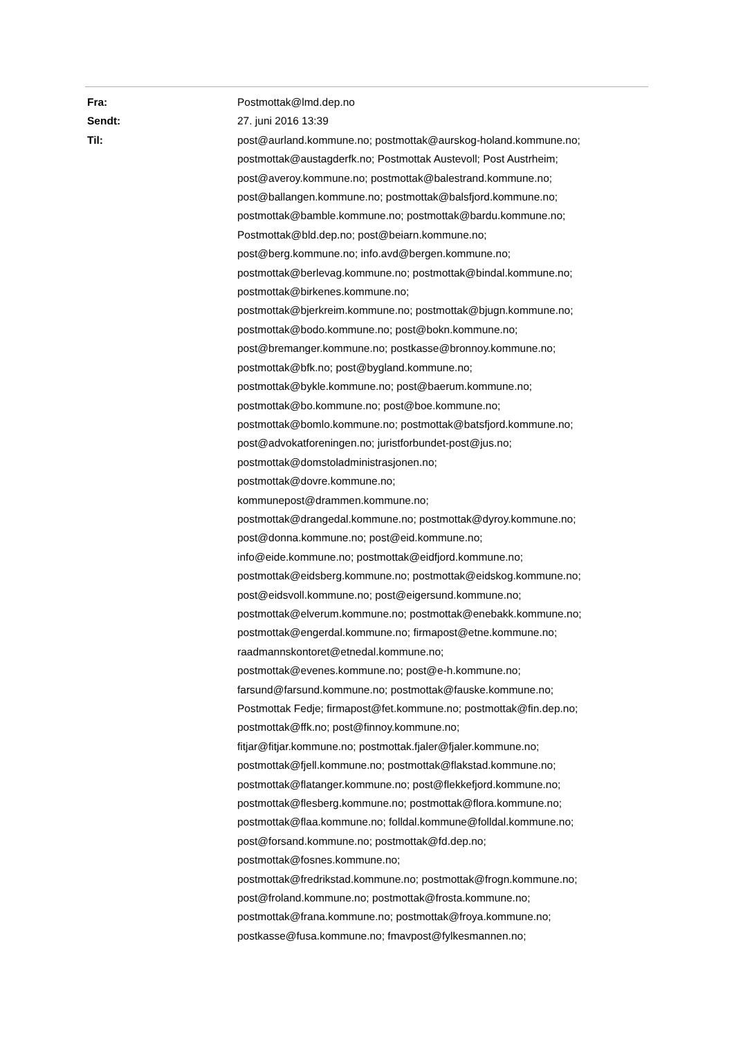| Fra: | Postmottak@lmd.dep.no |
| Sendt: | 27. juni 2016 13:39 |
| Til: | post@aurland.kommune.no; postmottak@aurskog-holand.kommune.no; postmottak@austagderfk.no; Postmottak Austevoll; Post Austrheim; post@averoy.kommune.no; postmottak@balestrand.kommune.no; post@ballangen.kommune.no; postmottak@balsfjord.kommune.no; postmottak@bamble.kommune.no; postmottak@bardu.kommune.no; Postmottak@bld.dep.no; post@beiarn.kommune.no; post@berg.kommune.no; info.avd@bergen.kommune.no; postmottak@berlevag.kommune.no; postmottak@bindal.kommune.no; postmottak@birkenes.kommune.no; postmottak@bjerkreim.kommune.no; postmottak@bjugn.kommune.no; postmottak@bodo.kommune.no; post@bokn.kommune.no; post@bremanger.kommune.no; postkasse@bronnoy.kommune.no; postmottak@bfk.no; post@bygland.kommune.no; postmottak@bykle.kommune.no; post@baerum.kommune.no; postmottak@bo.kommune.no; post@boe.kommune.no; postmottak@bomlo.kommune.no; postmottak@batsfjord.kommune.no; post@advokatforeningen.no; juristforbundet-post@jus.no; postmottak@domstoladministrasjonen.no; postmottak@dovre.kommune.no; kommunepost@drammen.kommune.no; postmottak@drangedal.kommune.no; postmottak@dyroy.kommune.no; post@donna.kommune.no; post@eid.kommune.no; info@eide.kommune.no; postmottak@eidfjord.kommune.no; postmottak@eidsberg.kommune.no; postmottak@eidskog.kommune.no; post@eidsvoll.kommune.no; post@eigersund.kommune.no; postmottak@elverum.kommune.no; postmottak@enebakk.kommune.no; postmottak@engerdal.kommune.no; firmapost@etne.kommune.no; raadmannskontoret@etnedal.kommune.no; postmottak@evenes.kommune.no; post@e-h.kommune.no; farsund@farsund.kommune.no; postmottak@fauske.kommune.no; Postmottak Fedje; firmapost@fet.kommune.no; postmottak@fin.dep.no; postmottak@ffk.no; post@finnoy.kommune.no; fitjar@fitjar.kommune.no; postmottak.fjaler@fjaler.kommune.no; postmottak@fjell.kommune.no; postmottak@flakstad.kommune.no; postmottak@flatanger.kommune.no; post@flekkefjord.kommune.no; postmottak@flesberg.kommune.no; postmottak@flora.kommune.no; postmottak@flaa.kommune.no; folldal.kommune@folldal.kommune.no; post@forsand.kommune.no; postmottak@fd.dep.no; postmottak@fosnes.kommune.no; postmottak@fredrikstad.kommune.no; postmottak@frogn.kommune.no; post@froland.kommune.no; postmottak@frosta.kommune.no; postmottak@frana.kommune.no; postmottak@froya.kommune.no; postkasse@fusa.kommune.no; fmavpost@fylkesmannen.no; |